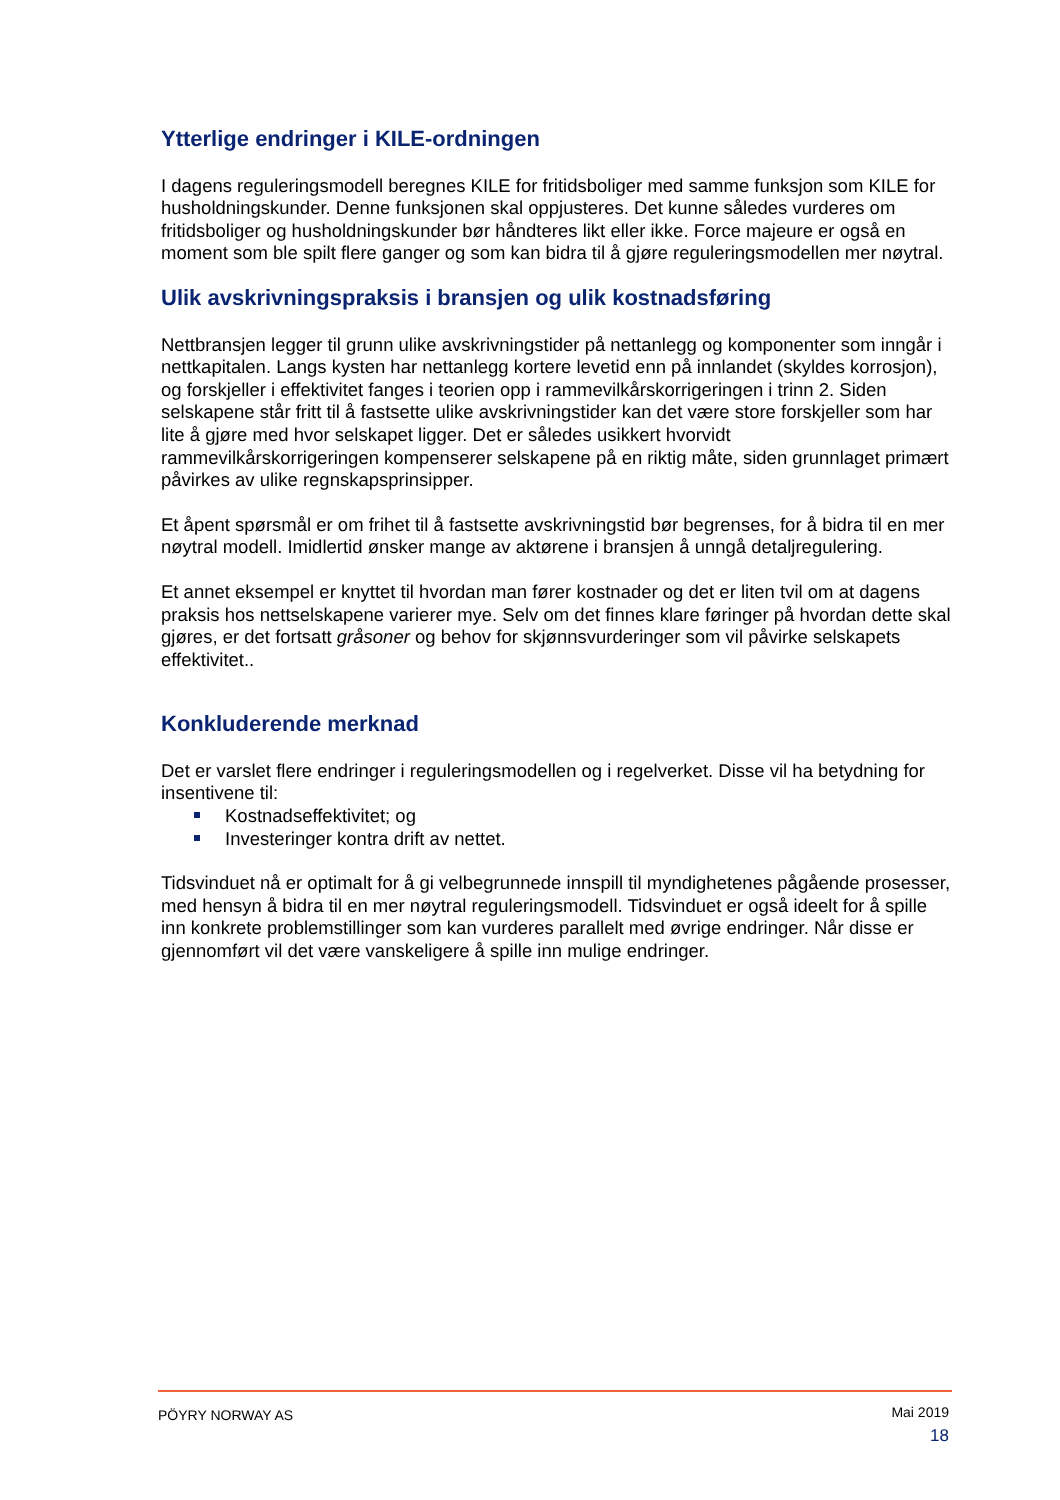Ytterlige endringer i KILE-ordningen
I dagens reguleringsmodell beregnes KILE for fritidsboliger med samme funksjon som KILE for husholdningskunder. Denne funksjonen skal oppjusteres. Det kunne således vurderes om fritidsboliger og husholdningskunder bør håndteres likt eller ikke. Force majeure er også en moment som ble spilt flere ganger og som kan bidra til å gjøre reguleringsmodellen mer nøytral.
Ulik avskrivningspraksis i bransjen og ulik kostnadsføring
Nettbransjen legger til grunn ulike avskrivningstider på nettanlegg og komponenter som inngår i nettkapitalen. Langs kysten har nettanlegg kortere levetid enn på innlandet (skyldes korrosjon), og forskjeller i effektivitet fanges i teorien opp i rammevilkårskorrigeringen i trinn 2. Siden selskapene står fritt til å fastsette ulike avskrivningstider kan det være store forskjeller som har lite å gjøre med hvor selskapet ligger. Det er således usikkert hvorvidt rammevilkårskorrigeringen kompenserer selskapene på en riktig måte, siden grunnlaget primært påvirkes av ulike regnskapsprinsipper.
Et åpent spørsmål er om frihet til å fastsette avskrivningstid bør begrenses, for å bidra til en mer nøytral modell. Imidlertid ønsker mange av aktørene i bransjen å unngå detaljregulering.
Et annet eksempel er knyttet til hvordan man fører kostnader og det er liten tvil om at dagens praksis hos nettselskapene varierer mye. Selv om det finnes klare føringer på hvordan dette skal gjøres, er det fortsatt gråsoner og behov for skjønnsvurderinger som vil påvirke selskapets effektivitet..
Konkluderende merknad
Det er varslet flere endringer i reguleringsmodellen og i regelverket. Disse vil ha betydning for insentivene til:
Kostnadseffektivitet; og
Investeringer kontra drift av nettet.
Tidsvinduet nå er optimalt for å gi velbegrunnede innspill til myndighetenes pågående prosesser, med hensyn å bidra til en mer nøytral reguleringsmodell. Tidsvinduet er også ideelt for å spille inn konkrete problemstillinger som kan vurderes parallelt med øvrige endringer. Når disse er gjennomført vil det være vanskeligere å spille inn mulige endringer.
PÖYRY NORWAY AS
Mai 2019
18